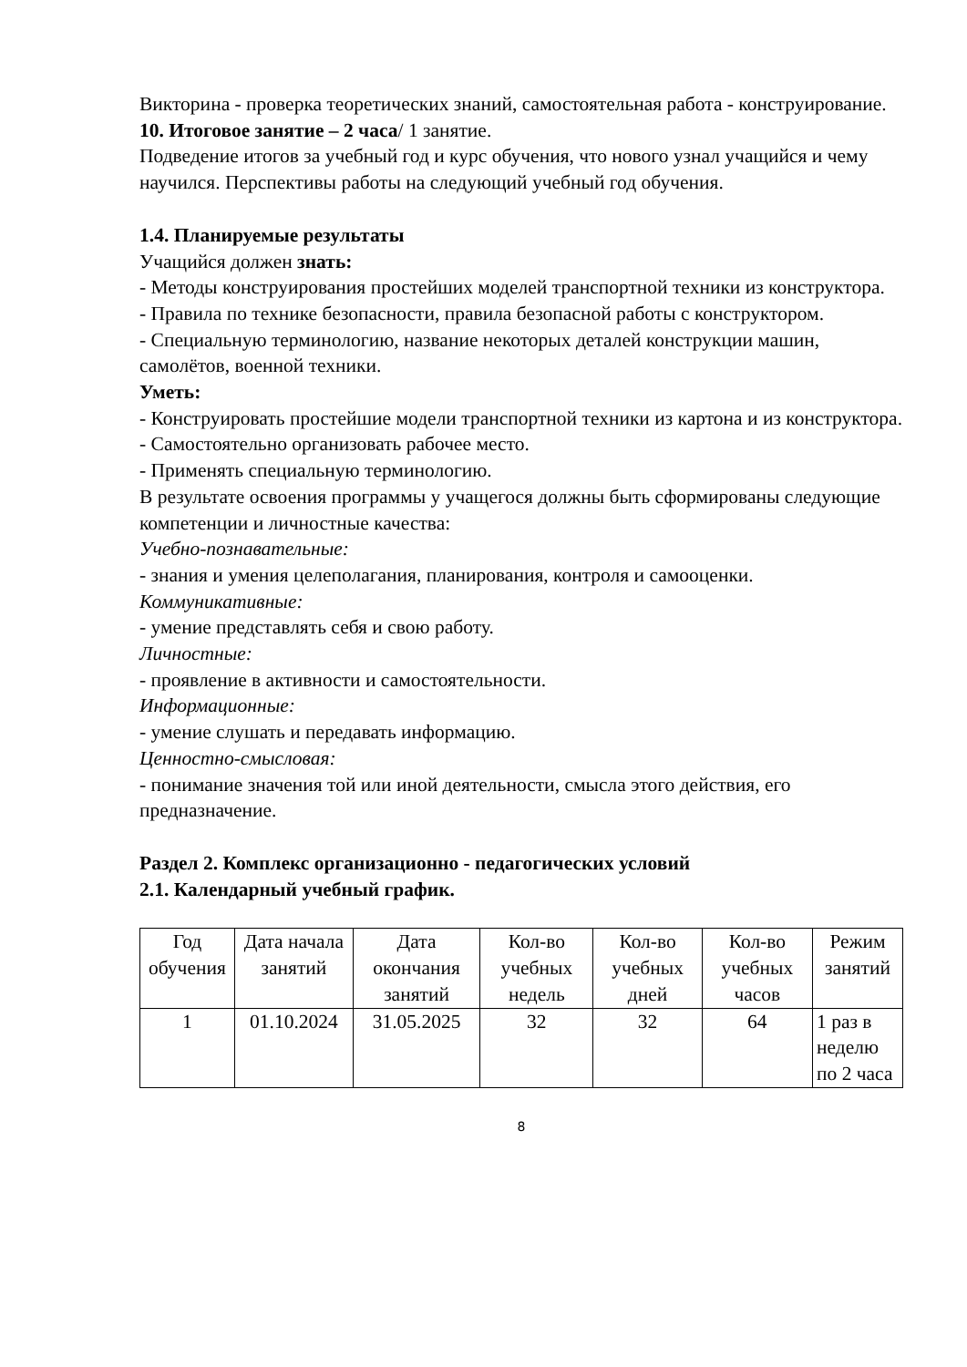Викторина - проверка теоретических знаний, самостоятельная работа - конструирование.
10. Итоговое занятие – 2 часа/ 1 занятие.
Подведение итогов за учебный год и курс обучения, что нового узнал учащийся и чему научился. Перспективы работы на следующий учебный год обучения.
1.4. Планируемые результаты
Учащийся должен знать:
- Методы конструирования простейших моделей транспортной техники из конструктора.
- Правила по технике безопасности, правила безопасной работы с конструктором.
- Специальную терминологию, название некоторых деталей конструкции машин, самолётов, военной техники.
Уметь:
- Конструировать простейшие модели транспортной техники из картона и из конструктора.
- Самостоятельно организовать рабочее место.
- Применять специальную терминологию.
В результате освоения программы у учащегося должны быть сформированы следующие компетенции и личностные качества:
Учебно-познавательные:
- знания и умения целеполагания, планирования, контроля и самооценки.
Коммуникативные:
- умение представлять себя и свою работу.
Личностные:
- проявление в активности и самостоятельности.
Информационные:
- умение слушать и передавать информацию.
Ценностно-смысловая:
- понимание значения той или иной деятельности, смысла этого действия, его предназначение.
Раздел 2. Комплекс организационно - педагогических условий
2.1. Календарный учебный график.
| Год обучения | Дата начала занятий | Дата окончания занятий | Кол-во учебных недель | Кол-во учебных дней | Кол-во учебных часов | Режим занятий |
| --- | --- | --- | --- | --- | --- | --- |
| 1 | 01.10.2024 | 31.05.2025 | 32 | 32 | 64 | 1 раз в неделю по 2 часа |
8